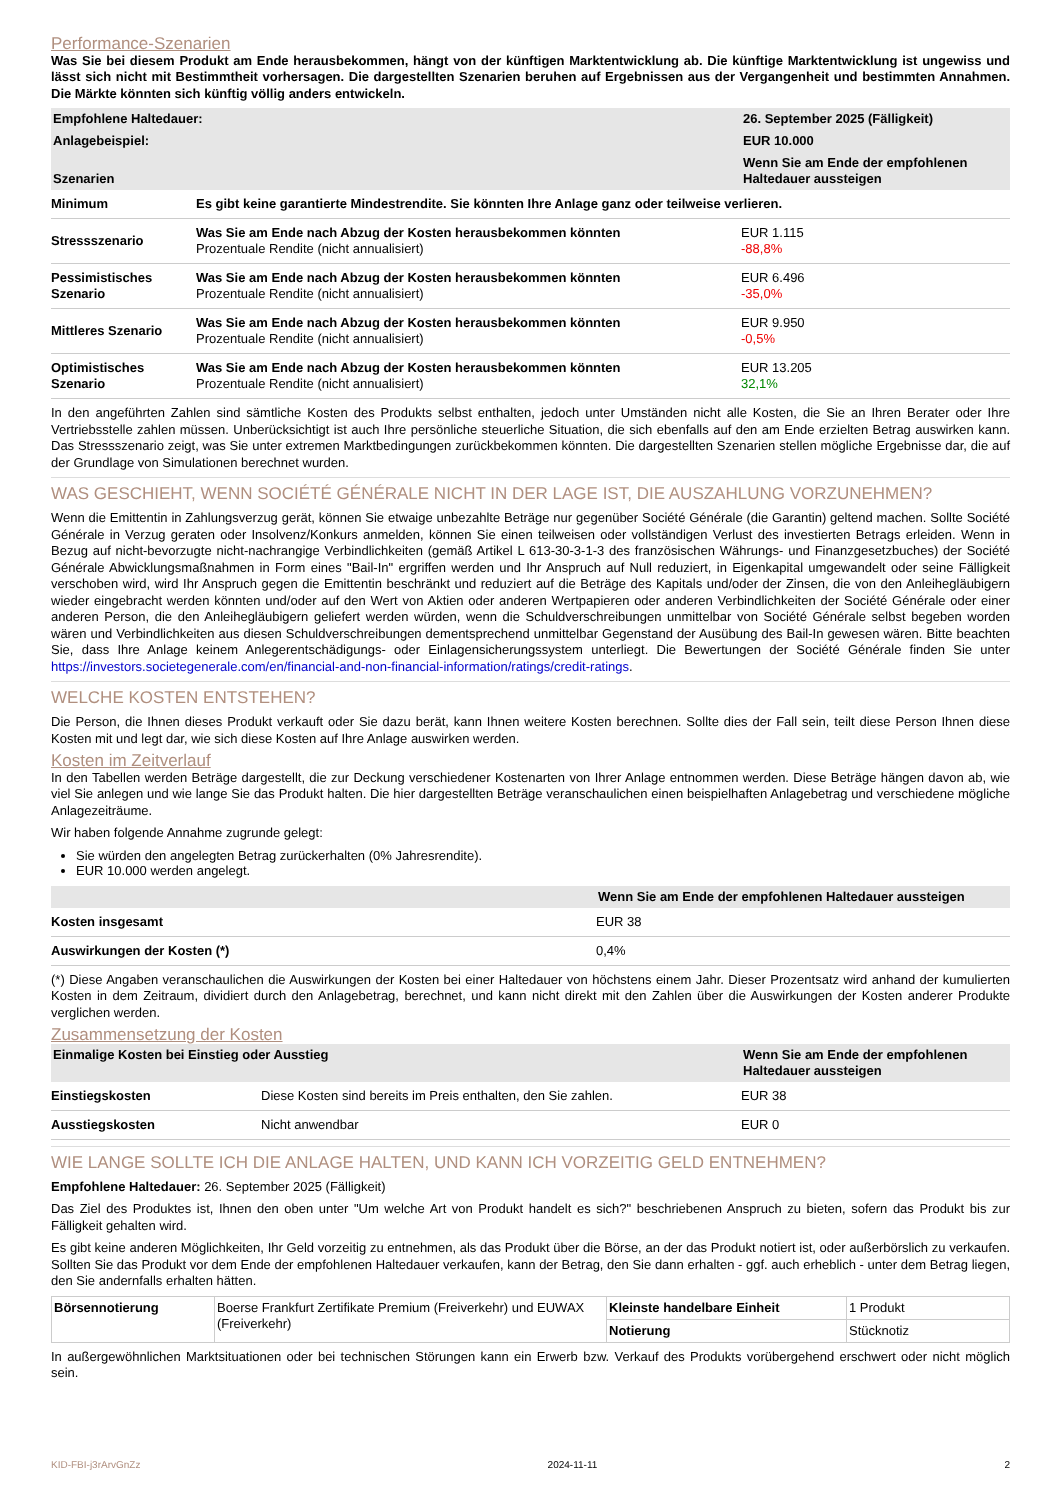Performance-Szenarien
Was Sie bei diesem Produkt am Ende herausbekommen, hängt von der künftigen Marktentwicklung ab. Die künftige Marktentwicklung ist ungewiss und lässt sich nicht mit Bestimmtheit vorhersagen. Die dargestellten Szenarien beruhen auf Ergebnissen aus der Vergangenheit und bestimmten Annahmen. Die Märkte könnten sich künftig völlig anders entwickeln.
| Empfohlene Haltedauer: | | 26. September 2025 (Fälligkeit) |
| --- | --- | --- |
| Anlagebeispiel: | | EUR 10.000 |
| Szenarien | | Wenn Sie am Ende der empfohlenen Haltedauer aussteigen |
| Minimum | Es gibt keine garantierte Mindestrendite. Sie könnten Ihre Anlage ganz oder teilweise verlieren. | |
| Stressszenario | Was Sie am Ende nach Abzug der Kosten herausbekommen könnten Prozentuale Rendite (nicht annualisiert) | EUR 1.115 -88,8% |
| Pessimistisches Szenario | Was Sie am Ende nach Abzug der Kosten herausbekommen könnten Prozentuale Rendite (nicht annualisiert) | EUR 6.496 -35,0% |
| Mittleres Szenario | Was Sie am Ende nach Abzug der Kosten herausbekommen könnten Prozentuale Rendite (nicht annualisiert) | EUR 9.950 -0,5% |
| Optimistisches Szenario | Was Sie am Ende nach Abzug der Kosten herausbekommen könnten Prozentuale Rendite (nicht annualisiert) | EUR 13.205 32,1% |
In den angeführten Zahlen sind sämtliche Kosten des Produkts selbst enthalten, jedoch unter Umständen nicht alle Kosten, die Sie an Ihren Berater oder Ihre Vertriebsstelle zahlen müssen. Unberücksichtigt ist auch Ihre persönliche steuerliche Situation, die sich ebenfalls auf den am Ende erzielten Betrag auswirken kann. Das Stressszenario zeigt, was Sie unter extremen Marktbedingungen zurückbekommen könnten. Die dargestellten Szenarien stellen mögliche Ergebnisse dar, die auf der Grundlage von Simulationen berechnet wurden.
WAS GESCHIEHT, WENN SOCIÉTÉ GÉNÉRALE NICHT IN DER LAGE IST, DIE AUSZAHLUNG VORZUNEHMEN?
Wenn die Emittentin in Zahlungsverzug gerät, können Sie etwaige unbezahlte Beträge nur gegenüber Société Générale (die Garantin) geltend machen. Sollte Société Générale in Verzug geraten oder Insolvenz/Konkurs anmelden, können Sie einen teilweisen oder vollständigen Verlust des investierten Betrags erleiden. Wenn in Bezug auf nicht-bevorzugte nicht-nachrangige Verbindlichkeiten (gemäß Artikel L 613-30-3-1-3 des französischen Währungs- und Finanzgesetzbuches) der Société Générale Abwicklungsmaßnahmen in Form eines "Bail-In" ergriffen werden und Ihr Anspruch auf Null reduziert, in Eigenkapital umgewandelt oder seine Fälligkeit verschoben wird, wird Ihr Anspruch gegen die Emittentin beschränkt und reduziert auf die Beträge des Kapitals und/oder der Zinsen, die von den Anleihegläubigern wieder eingebracht werden könnten und/oder auf den Wert von Aktien oder anderen Wertpapieren oder anderen Verbindlichkeiten der Société Générale oder einer anderen Person, die den Anleihegläubigern geliefert werden würden, wenn die Schuldverschreibungen unmittelbar von Société Générale selbst begeben worden wären und Verbindlichkeiten aus diesen Schuldverschreibungen dementsprechend unmittelbar Gegenstand der Ausübung des Bail-In gewesen wären. Bitte beachten Sie, dass Ihre Anlage keinem Anlegerentschädigungs- oder Einlagensicherungssystem unterliegt. Die Bewertungen der Société Générale finden Sie unter https://investors.societegenerale.com/en/financial-and-non-financial-information/ratings/credit-ratings.
WELCHE KOSTEN ENTSTEHEN?
Die Person, die Ihnen dieses Produkt verkauft oder Sie dazu berät, kann Ihnen weitere Kosten berechnen. Sollte dies der Fall sein, teilt diese Person Ihnen diese Kosten mit und legt dar, wie sich diese Kosten auf Ihre Anlage auswirken werden.
Kosten im Zeitverlauf
In den Tabellen werden Beträge dargestellt, die zur Deckung verschiedener Kostenarten von Ihrer Anlage entnommen werden. Diese Beträge hängen davon ab, wie viel Sie anlegen und wie lange Sie das Produkt halten. Die hier dargestellten Beträge veranschaulichen einen beispielhaften Anlagebetrag und verschiedene mögliche Anlagezeiträume.
Wir haben folgende Annahme zugrunde gelegt:
Sie würden den angelegten Betrag zurückerhalten (0% Jahresrendite).
EUR 10.000 werden angelegt.
| | Wenn Sie am Ende der empfohlenen Haltedauer aussteigen |
| --- | --- |
| Kosten insgesamt | EUR 38 |
| Auswirkungen der Kosten (*) | 0,4% |
(*) Diese Angaben veranschaulichen die Auswirkungen der Kosten bei einer Haltedauer von höchstens einem Jahr. Dieser Prozentsatz wird anhand der kumulierten Kosten in dem Zeitraum, dividiert durch den Anlagebetrag, berechnet, und kann nicht direkt mit den Zahlen über die Auswirkungen der Kosten anderer Produkte verglichen werden.
Zusammensetzung der Kosten
| Einmalige Kosten bei Einstieg oder Ausstieg | | Wenn Sie am Ende der empfohlenen Haltedauer aussteigen |
| --- | --- | --- |
| Einstiegskosten | Diese Kosten sind bereits im Preis enthalten, den Sie zahlen. | EUR 38 |
| Ausstiegskosten | Nicht anwendbar | EUR 0 |
WIE LANGE SOLLTE ICH DIE ANLAGE HALTEN, UND KANN ICH VORZEITIG GELD ENTNEHMEN?
Empfohlene Haltedauer: 26. September 2025 (Fälligkeit)
Das Ziel des Produktes ist, Ihnen den oben unter "Um welche Art von Produkt handelt es sich?" beschriebenen Anspruch zu bieten, sofern das Produkt bis zur Fälligkeit gehalten wird.
Es gibt keine anderen Möglichkeiten, Ihr Geld vorzeitig zu entnehmen, als das Produkt über die Börse, an der das Produkt notiert ist, oder außerbörslich zu verkaufen. Sollten Sie das Produkt vor dem Ende der empfohlenen Haltedauer verkaufen, kann der Betrag, den Sie dann erhalten - ggf. auch erheblich - unter dem Betrag liegen, den Sie andernfalls erhalten hätten.
| Börsennotierung | Boerse Frankfurt Zertifikate Premium (Freiverkehr) und EUWAX (Freiverkehr) | Kleinste handelbare Einheit | 1 Produkt |
| | | Notierung | Stücknotiz |
In außergewöhnlichen Marktsituationen oder bei technischen Störungen kann ein Erwerb bzw. Verkauf des Produkts vorübergehend erschwert oder nicht möglich sein.
KID-FBI-j3rArvGnZz 2024-11-11 2